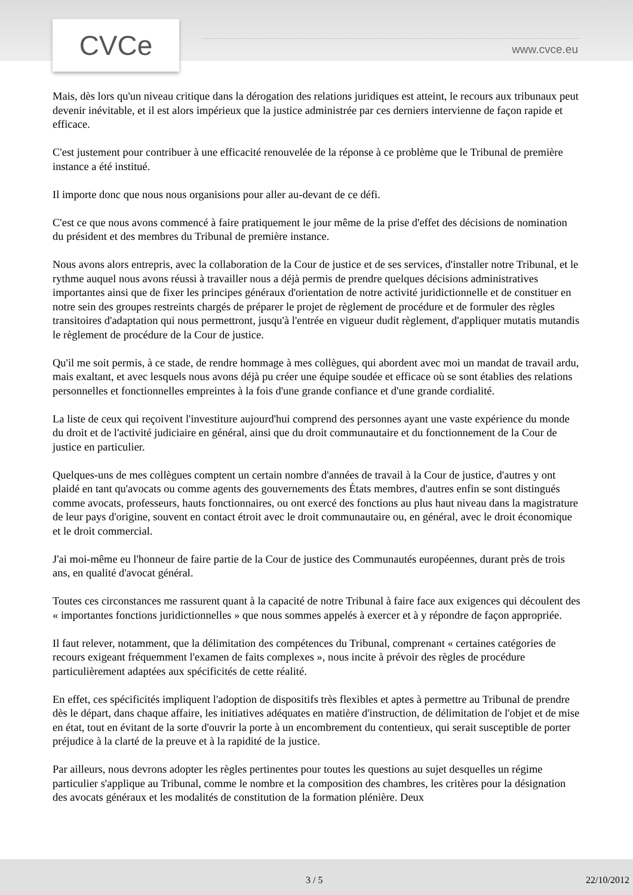CVCe www.cvce.eu
Mais, dès lors qu'un niveau critique dans la dérogation des relations juridiques est atteint, le recours aux tribunaux peut devenir inévitable, et il est alors impérieux que la justice administrée par ces derniers intervienne de façon rapide et efficace.
C'est justement pour contribuer à une efficacité renouvelée de la réponse à ce problème que le Tribunal de première instance a été institué.
Il importe donc que nous nous organisions pour aller au-devant de ce défi.
C'est ce que nous avons commencé à faire pratiquement le jour même de la prise d'effet des décisions de nomination du président et des membres du Tribunal de première instance.
Nous avons alors entrepris, avec la collaboration de la Cour de justice et de ses services, d'installer notre Tribunal, et le rythme auquel nous avons réussi à travailler nous a déjà permis de prendre quelques décisions administratives importantes ainsi que de fixer les principes généraux d'orientation de notre activité juridictionnelle et de constituer en notre sein des groupes restreints chargés de préparer le projet de règlement de procédure et de formuler des règles transitoires d'adaptation qui nous permettront, jusqu'à l'entrée en vigueur dudit règlement, d'appliquer mutatis mutandis le règlement de procédure de la Cour de justice.
Qu'il me soit permis, à ce stade, de rendre hommage à mes collègues, qui abordent avec moi un mandat de travail ardu, mais exaltant, et avec lesquels nous avons déjà pu créer une équipe soudée et efficace où se sont établies des relations personnelles et fonctionnelles empreintes à la fois d'une grande confiance et d'une grande cordialité.
La liste de ceux qui reçoivent l'investiture aujourd'hui comprend des personnes ayant une vaste expérience du monde du droit et de l'activité judiciaire en général, ainsi que du droit communautaire et du fonctionnement de la Cour de justice en particulier.
Quelques-uns de mes collègues comptent un certain nombre d'années de travail à la Cour de justice, d'autres y ont plaidé en tant qu'avocats ou comme agents des gouvernements des États membres, d'autres enfin se sont distingués comme avocats, professeurs, hauts fonctionnaires, ou ont exercé des fonctions au plus haut niveau dans la magistrature de leur pays d'origine, souvent en contact étroit avec le droit communautaire ou, en général, avec le droit économique et le droit commercial.
J'ai moi-même eu l'honneur de faire partie de la Cour de justice des Communautés européennes, durant près de trois ans, en qualité d'avocat général.
Toutes ces circonstances me rassurent quant à la capacité de notre Tribunal à faire face aux exigences qui découlent des « importantes fonctions juridictionnelles » que nous sommes appelés à exercer et à y répondre de façon appropriée.
Il faut relever, notamment, que la délimitation des compétences du Tribunal, comprenant « certaines catégories de recours exigeant fréquemment l'examen de faits complexes », nous incite à prévoir des règles de procédure particulièrement adaptées aux spécificités de cette réalité.
En effet, ces spécificités impliquent l'adoption de dispositifs très flexibles et aptes à permettre au Tribunal de prendre dès le départ, dans chaque affaire, les initiatives adéquates en matière d'instruction, de délimitation de l'objet et de mise en état, tout en évitant de la sorte d'ouvrir la porte à un encombrement du contentieux, qui serait susceptible de porter préjudice à la clarté de la preuve et à la rapidité de la justice.
Par ailleurs, nous devrons adopter les règles pertinentes pour toutes les questions au sujet desquelles un régime particulier s'applique au Tribunal, comme le nombre et la composition des chambres, les critères pour la désignation des avocats généraux et les modalités de constitution de la formation plénière. Deux
3 / 5 22/10/2012